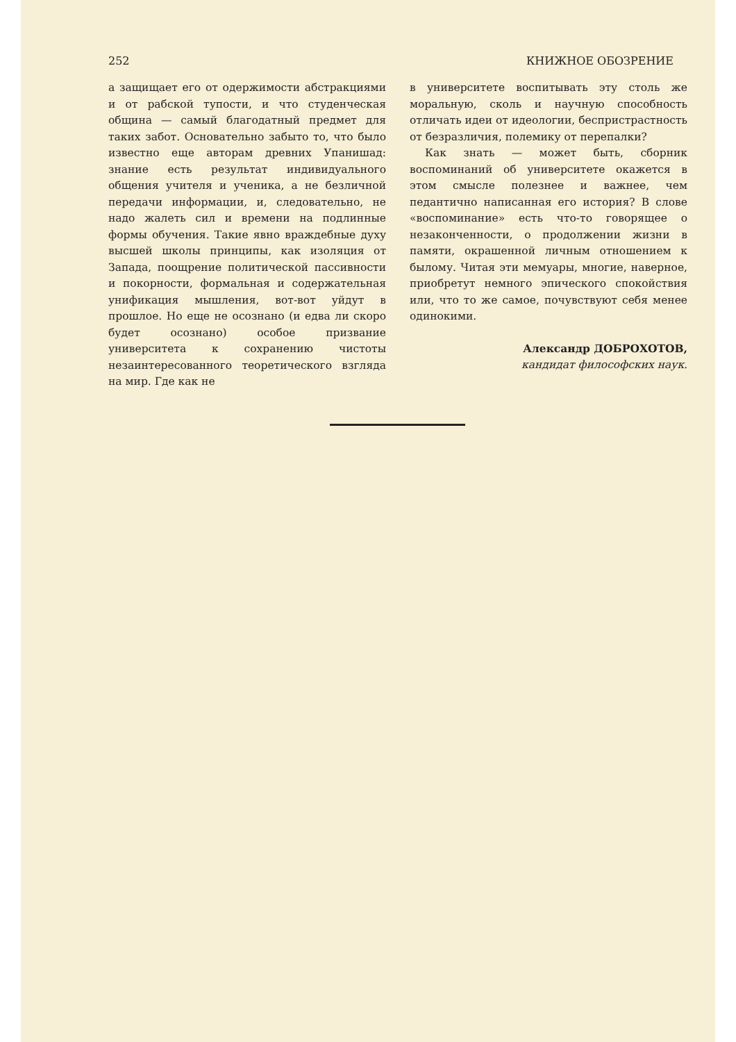252 КНИЖНОЕ ОБОЗРЕНИЕ
а защищает его от одержимости абстракциями и от рабской тупости, и что студенческая община — самый благодатный предмет для таких забот. Основательно забыто то, что было известно еще авторам древних Упанишад: знание есть результат индивидуального общения учителя и ученика, а не безличной передачи информации, и, следовательно, не надо жалеть сил и времени на подлинные формы обучения. Такие явно враждебные духу высшей школы принципы, как изоляция от Запада, поощрение политической пассивности и покорности, формальная и содержательная унификация мышления, вот-вот уйдут в прошлое. Но еще не осознано (и едва ли скоро будет осознано) особое призвание университета к сохранению чистоты незаинтересованного теоретического взгляда на мир. Где как не
в университете воспитывать эту столь же моральную, сколь и научную способность отличать идеи от идеологии, беспристрастность от безразличия, полемику от перепалки?
Как знать — может быть, сборник воспоминаний об университете окажется в этом смысле полезнее и важнее, чем педантично написанная его история? В слове «воспоминание» есть что-то говорящее о незаконченности, о продолжении жизни в памяти, окрашенной личным отношением к былому. Читая эти мемуары, многие, наверное, приобретут немного эпического спокойствия или, что то же самое, почувствуют себя менее одинокими.
Александр ДОБРОХОТОВ,
кандидат философских наук.